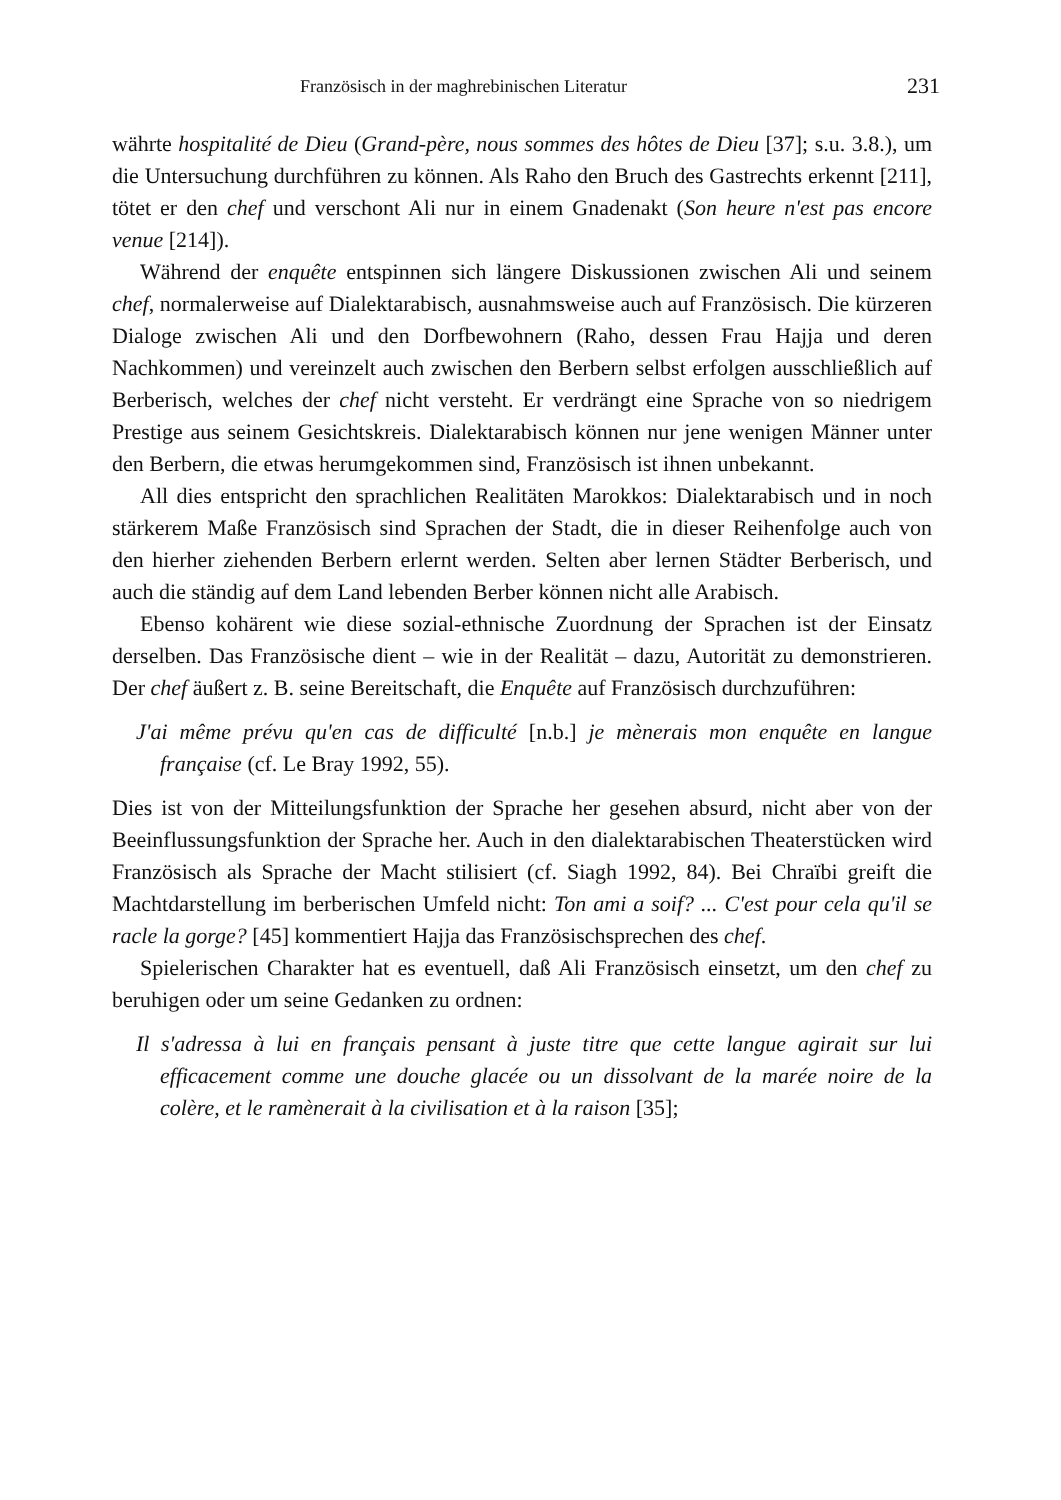Französisch in der maghrebinischen Literatur 231
währte hospitalité de Dieu (Grand-père, nous sommes des hôtes de Dieu [37]; s.u. 3.8.), um die Untersuchung durchführen zu können. Als Raho den Bruch des Gastrechts erkennt [211], tötet er den chef und verschont Ali nur in einem Gnadenakt (Son heure n'est pas encore venue [214]).
Während der enquête entspinnen sich längere Diskussionen zwischen Ali und seinem chef, normalerweise auf Dialektarabisch, ausnahmsweise auch auf Französisch. Die kürzeren Dialoge zwischen Ali und den Dorfbewohnern (Raho, dessen Frau Hajja und deren Nachkommen) und vereinzelt auch zwischen den Berbern selbst erfolgen ausschließlich auf Berberisch, welches der chef nicht versteht. Er verdrängt eine Sprache von so niedrigem Prestige aus seinem Gesichtskreis. Dialektarabisch können nur jene wenigen Männer unter den Berbern, die etwas herumgekommen sind, Französisch ist ihnen unbekannt.
All dies entspricht den sprachlichen Realitäten Marokkos: Dialektarabisch und in noch stärkerem Maße Französisch sind Sprachen der Stadt, die in dieser Reihenfolge auch von den hierher ziehenden Berbern erlernt werden. Selten aber lernen Städter Berberisch, und auch die ständig auf dem Land lebenden Berber können nicht alle Arabisch.
Ebenso kohärent wie diese sozial-ethnische Zuordnung der Sprachen ist der Einsatz derselben. Das Französische dient – wie in der Realität – dazu, Autorität zu demonstrieren. Der chef äußert z. B. seine Bereitschaft, die Enquête auf Französisch durchzuführen:
J'ai même prévu qu'en cas de difficulté [n.b.] je mènerais mon enquête en langue française (cf. Le Bray 1992, 55).
Dies ist von der Mitteilungsfunktion der Sprache her gesehen absurd, nicht aber von der Beeinflussungsfunktion der Sprache her. Auch in den dialektarabischen Theaterstücken wird Französisch als Sprache der Macht stilisiert (cf. Siagh 1992, 84). Bei Chraïbi greift die Machtdarstellung im berberischen Umfeld nicht: Ton ami a soif? ... C'est pour cela qu'il se racle la gorge? [45] kommentiert Hajja das Französischsprechen des chef.
Spielerischen Charakter hat es eventuell, daß Ali Französisch einsetzt, um den chef zu beruhigen oder um seine Gedanken zu ordnen:
Il s'adressa à lui en français pensant à juste titre que cette langue agirait sur lui efficacement comme une douche glacée ou un dissolvant de la marée noire de la colère, et le ramènerait à la civilisation et à la raison [35];